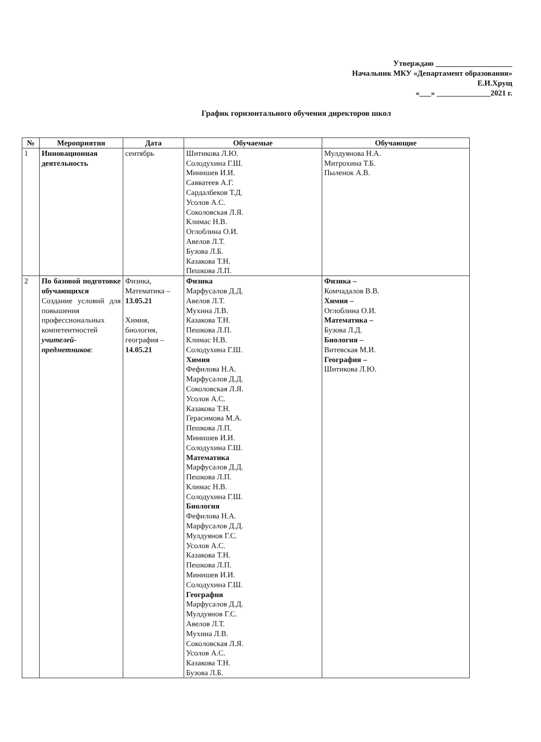Утверждаю ____________________
Начальник МКУ «Департамент образования»
Е.И.Хрущ
«___» ______________2021 г.
График горизонтального обучения директоров школ
| № | Мероприятия | Дата | Обучаемые | Обучающие |
| --- | --- | --- | --- | --- |
| 1 | Инновационная деятельность | сентябрь | Шитикова Л.Ю. Солодухина Г.Ш. Минишев И.И. Савватеев А.Г. Сардалбеков Т.Д. Усолов А.С. Соколовская Л.Я. Климас Н.В. Оглоблина О.И. Авелов Л.Т. Бузова Л.Б. Казакова Т.Н. Пешкова Л.П. | Мулдуянова Н.А. Митрохина Т.Б. Пыленок А.В. |
| 2 | По базовой подготовке обучающихся Создание условий для повышения профессиональных компетентностей учителей-предметников : | Физика, Математика – 13.05.21 Химия, биология, география – 14.05.21 | Физика Марфусалов Д.Д. Авелов Л.Т. Мухина Л.В. Казакова Т.Н. Пешкова Л.П. Климас Н.В. Солодухина Г.Ш. Химия Фефилова Н.А. Марфусалов Д.Д. Соколовская Л.Я. Усолов А.С. Казакова Т.Н. Герасимова М.А. Пешкова Л.П. Минишев И.И. Солодухина Г.Ш. Математика Марфусалов Д.Д. Пешкова Л.П. Климас Н.В. Солодухина Г.Ш. Биология Фефилова Н.А. Марфусалов Д.Д. Мулдуянов Г.С. Усолов А.С. Казакова Т.Н. Пешкова Л.П. Минишев И.И. Солодухина Г.Ш. География Марфусалов Д.Д. Мулдуянов Г.С. Авелов Л.Т. Мухина Л.В. Соколовская Л.Я. Усолов А.С. Казакова Т.Н. Бузова Л.Б. | Физика – Комчадалов В.В. Химия – Оглоблина О.И. Математика – Бузова Л.Д. Биология – Витевская М.И. География – Шитикова Л.Ю. |